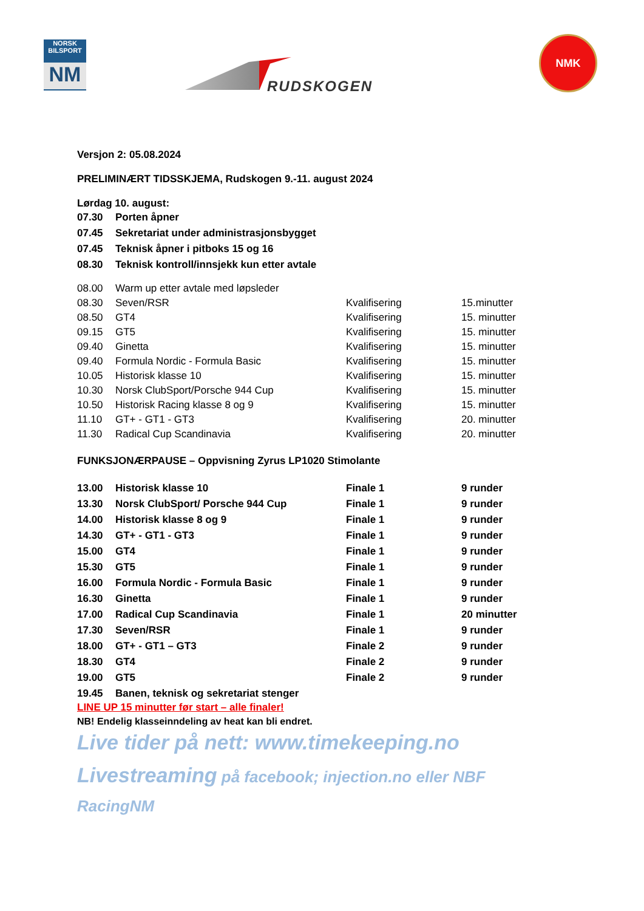NORSK
BILSPORT
NM
RUDSKOGEN
NMK
Versjon 2: 05.08.2024
PRELIMINÆRT TIDSSKJEMA, Rudskogen 9.-11. august 2024
Lørdag 10. august:
| 07.30 | Porten åpner |
| 07.45 | Sekretariat under administrasjonsbygget |
| 07.45 | Teknisk åpner i pitboks 15 og 16 |
| 08.30 | Teknisk kontroll/innsjekk kun etter avtale |
| 08.00 | Warm up etter avtale med løpsleder | | |
| 08.30 | Seven/RSR | Kvalifisering | 15.minutter |
| 08.50 | GT4 | Kvalifisering | 15. minutter |
| 09.15 | GT5 | Kvalifisering | 15. minutter |
| 09.40 | Ginetta | Kvalifisering | 15. minutter |
| 09.40 | Formula Nordic - Formula Basic | Kvalifisering | 15. minutter |
| 10.05 | Historisk klasse 10 | Kvalifisering | 15. minutter |
| 10.30 | Norsk ClubSport/Porsche 944 Cup | Kvalifisering | 15. minutter |
| 10.50 | Historisk Racing klasse 8 og 9 | Kvalifisering | 15. minutter |
| 11.10 | GT+ - GT1 - GT3 | Kvalifisering | 20. minutter |
| 11.30 | Radical Cup Scandinavia | Kvalifisering | 20. minutter |
FUNKSJONÆRPAUSE – Oppvisning Zyrus LP1020 Stimolante
| 13.00 | Historisk klasse 10 | Finale 1 | 9 runder |
| 13.30 | Norsk ClubSport/ Porsche 944 Cup | Finale 1 | 9 runder |
| 14.00 | Historisk klasse 8 og 9 | Finale 1 | 9 runder |
| 14.30 | GT+ - GT1 - GT3 | Finale 1 | 9 runder |
| 15.00 | GT4 | Finale 1 | 9 runder |
| 15.30 | GT5 | Finale 1 | 9 runder |
| 16.00 | Formula Nordic - Formula Basic | Finale 1 | 9 runder |
| 16.30 | Ginetta | Finale 1 | 9 runder |
| 17.00 | Radical Cup Scandinavia | Finale 1 | 20 minutter |
| 17.30 | Seven/RSR | Finale 1 | 9 runder |
| 18.00 | GT+ - GT1 – GT3 | Finale 2 | 9 runder |
| 18.30 | GT4 | Finale 2 | 9 runder |
| 19.00 | GT5 | Finale 2 | 9 runder |
| 19.45 | Banen, teknisk og sekretariat stenger | | |
LINE UP 15 minutter før start – alle finaler!
NB! Endelig klasseinndeling av heat kan bli endret.
Live tider på nett: www.timekeeping.no
Livestreaming på facebook; injection.no eller NBF RacingNM